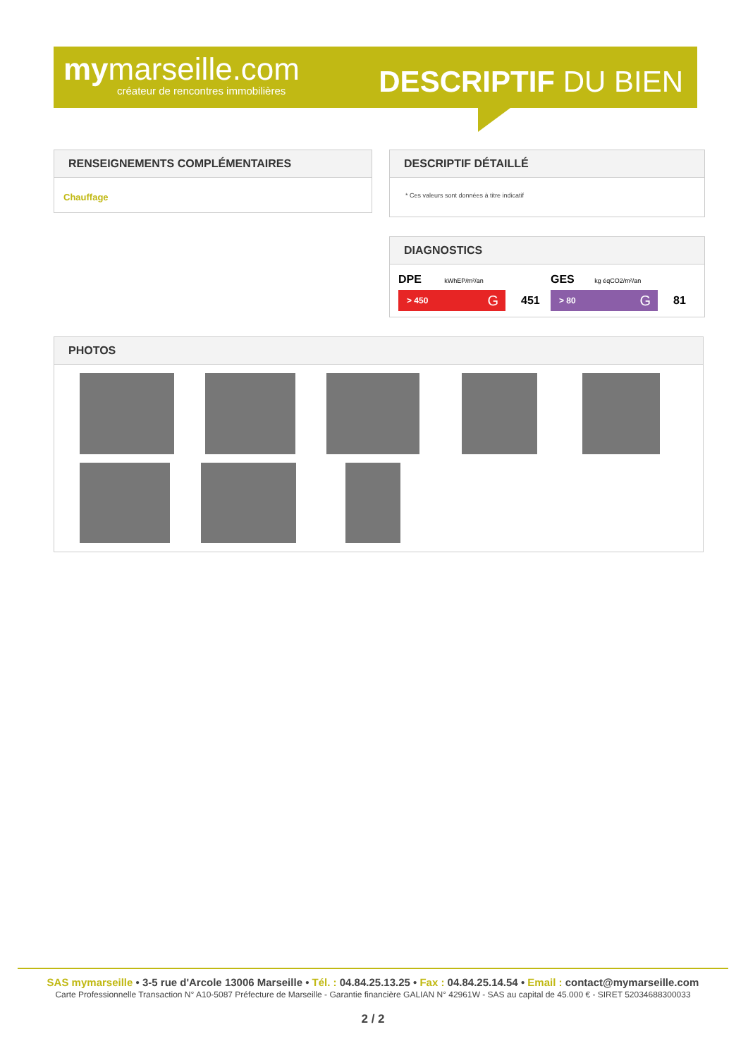mymarseille.com
créateur de rencontres immobilières
DESCRIPTIF DU BIEN
RENSEIGNEMENTS COMPLÉMENTAIRES
Chauffage
DESCRIPTIF DÉTAILLÉ
* Ces valeurs sont données à titre indicatif
DIAGNOSTICS
DPE kWhEP/m²/an
> 450 G 451
GES kg éqCO2/m²/an
> 80 G 81
PHOTOS
SAS mymarseille • 3-5 rue d'Arcole 13006 Marseille • Tél. : 04.84.25.13.25 • Fax : 04.84.25.14.54 • Email : contact@mymarseille.com
Carte Professionnelle Transaction N° A10-5087 Préfecture de Marseille - Garantie financière GALIAN N° 42961W - SAS au capital de 45.000 € - SIRET 52034688300033
2 / 2